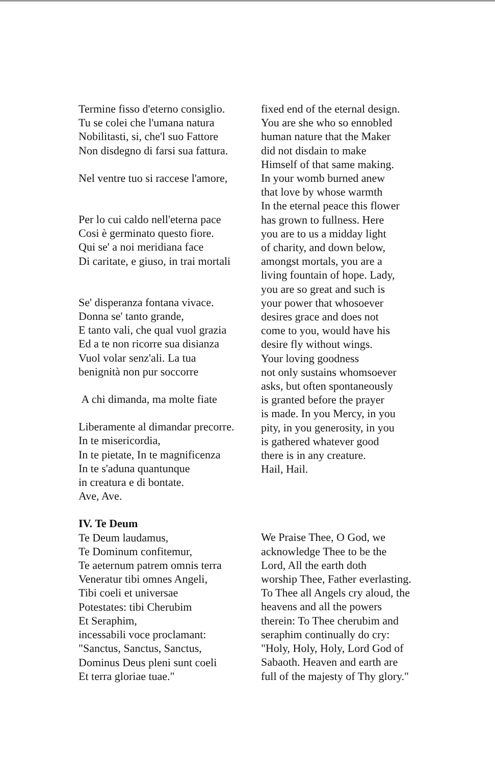Termine fisso d'eterno consiglio.
Tu se colei che l'umana natura
Nobilitasti, si, che'l suo Fattore
Non disdegno di farsi sua fattura.
Nel ventre tuo si raccese l'amore,
Per lo cui caldo nell'eterna pace
Cosi è germinato questo fiore.
Qui se' a noi meridiana face
Di caritate, e giuso, in trai mortali
Se' disperanza fontana vivace.
Donna se' tanto grande,
E tanto vali, che qual vuol grazia
Ed a te non ricorre sua disianza
Vuol volar senz'ali. La tua
benignità non pur soccorre
A chi dimanda, ma molte fiate
Liberamente al dimandar precorre.
In te misericordia,
In te pietate, In te magnificenza
In te s'aduna quantunque
in creatura e di bontate.
Ave, Ave.
fixed end of the eternal design.
You are she who so ennobled
human nature that the Maker
did not disdain to make
Himself of that same making.
In your womb burned anew
that love by whose warmth
In the eternal peace this flower
has grown to fullness. Here
you are to us a midday light
of charity, and down below,
amongst mortals, you are a
living fountain of hope. Lady,
you are so great and such is
your power that whosoever
desires grace and does not
come to you, would have his
desire fly without wings.
Your loving goodness
not only sustains whomsoever
asks, but often spontaneously
is granted before the prayer
is made. In you Mercy, in you
pity, in you generosity, in you
is gathered whatever good
there is in any creature.
Hail, Hail.
IV. Te Deum
Te Deum laudamus,
Te Dominum confitemur,
Te aeternum patrem omnis terra
Veneratur tibi omnes Angeli,
Tibi coeli et universae
Potestates: tibi Cherubim
Et Seraphim,
incessabili voce proclamant:
"Sanctus, Sanctus, Sanctus,
Dominus Deus pleni sunt coeli
Et terra gloriae tuae."
We Praise Thee, O God, we
acknowledge Thee to be the
Lord, All the earth doth
worship Thee, Father everlasting.
To Thee all Angels cry aloud, the
heavens and all the powers
therein: To Thee cherubim and
seraphim continually do cry:
"Holy, Holy, Holy, Lord God of
Sabaoth. Heaven and earth are
full of the majesty of Thy glory."